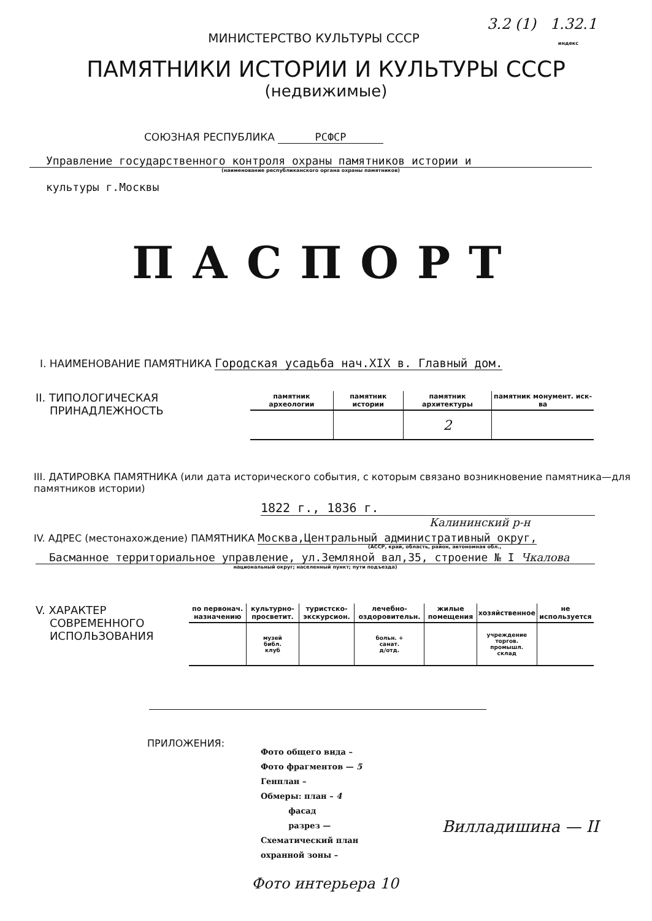3.2 (1) 1.32.1
индекс
МИНИСТЕРСТВО КУЛЬТУРЫ СССР
ПАМЯТНИКИ ИСТОРИИ И КУЛЬТУРЫ СССР
(недвижимые)
СОЮЗНАЯ РЕСПУБЛИКА РСФСР
Управление государственного контроля охраны памятников истории и
(наименование республиканского органа охраны памятников)
культуры г.Москвы
ПАСПОРТ
I. НАИМЕНОВАНИЕ ПАМЯТНИКА Городская усадьба нач.XIX в. Главный дом.
II. ТИПОЛОГИЧЕСКАЯ
ПРИНАДЛЕЖНОСТЬ
| памятник археологии | памятник истории | памятник архитектуры | памятник монумент. иск-ва |
| --- | --- | --- | --- |
| | | 2 | |
III. ДАТИРОВКА ПАМЯТНИКА (или дата исторического события, с которым связано возникновение памятника—для памятников истории)
1822 г., 1836 г.
Калининский р-н
IV. АДРЕС (местонахождение) ПАМЯТНИКА Москва,Центральный административный округ,
(АССР, край, область, район, автономная обл.,
Басманное территориальное управление, ул.Земляной вал,35, строение № I Чкалова
национальный округ; населенный пункт; пути подъезда)
V. ХАРАКТЕР
СОВРЕМЕННОГО
ИСПОЛЬЗОВАНИЯ
| по первонач. назначению | культурно-просветит. | туристско-экскурсион. | лечебно-оздоровительн. | жилые помещения | хозяйственное | не используется |
| --- | --- | --- | --- | --- | --- | --- |
| | музей библ. клуб | | больн. + санат. д/отд. | | учреждение торгов. промышл. склад | |
ПРИЛОЖЕНИЯ:
Фото общего вида –
Фото фрагментов — 5
Генплан –
Обмеры: план – 4
фасад
разрез —
Схематический план
охранной зоны –
Вилладишина — II
Фото интерьера 10